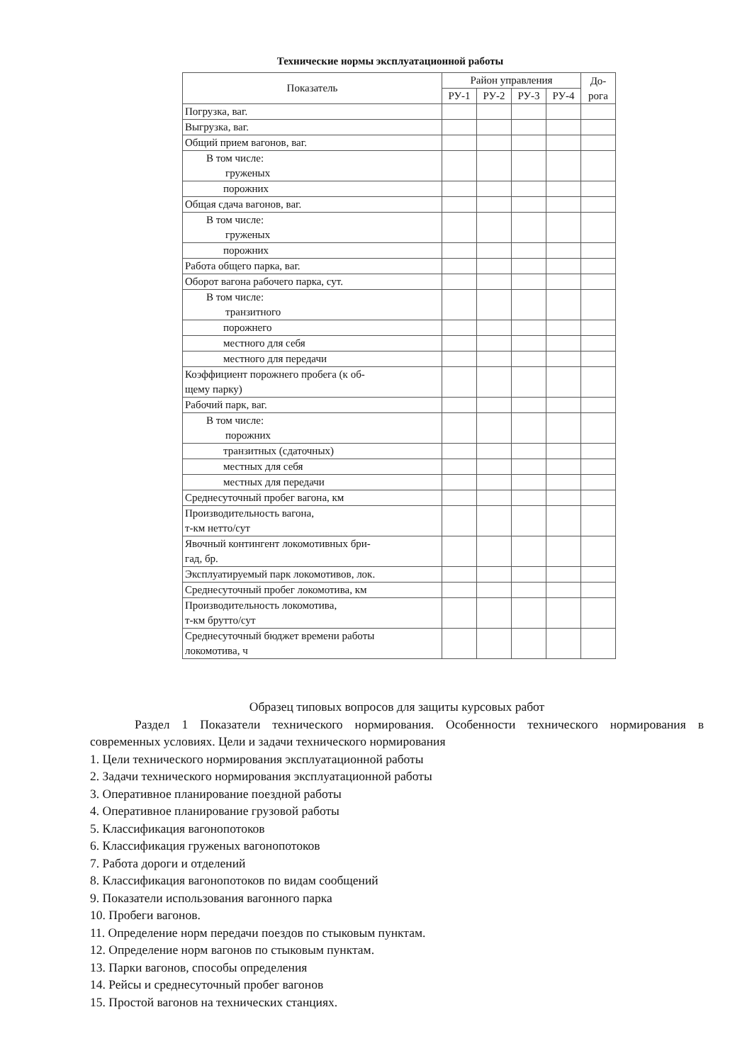Технические нормы эксплуатационной работы
| Показатель | Район управления | | | | До- рога |
| --- | --- | --- | --- | --- | --- |
| | РУ-1 | РУ-2 | РУ-3 | РУ-4 | |
| Погрузка, ваг. | | | | | |
| Выгрузка, ваг. | | | | | |
| Общий прием вагонов, ваг. | | | | | |
| В том числе: груженых | | | | | |
| порожних | | | | | |
| Общая сдача вагонов, ваг. | | | | | |
| В том числе: груженых | | | | | |
| порожних | | | | | |
| Работа общего парка, ваг. | | | | | |
| Оборот вагона рабочего парка, сут. | | | | | |
| В том числе: транзитного | | | | | |
| порожнего | | | | | |
| местного для себя | | | | | |
| местного для передачи | | | | | |
| Коэффициент порожнего пробега (к об- щему парку) | | | | | |
| Рабочий парк, ваг. | | | | | |
| В том числе: порожних | | | | | |
| транзитных (сдаточных) | | | | | |
| местных для себя | | | | | |
| местных для передачи | | | | | |
| Среднесуточный пробег вагона, км | | | | | |
| Производительность вагона, т-км нетто/сут | | | | | |
| Явочный контингент локомотивных бри- гад, бр. | | | | | |
| Эксплуатируемый парк локомотивов, лок. | | | | | |
| Среднесуточный пробег локомотива, км | | | | | |
| Производительность локомотива, т-км брутто/сут | | | | | |
| Среднесуточный бюджет времени работы локомотива, ч | | | | | |
Образец типовых вопросов для защиты курсовых работ
Раздел 1 Показатели технического нормирования. Особенности технического нормирования в современных условиях. Цели и задачи технического нормирования
1. Цели технического нормирования эксплуатационной работы
2. Задачи технического нормирования эксплуатационной работы
3. Оперативное планирование поездной работы
4. Оперативное планирование грузовой работы
5. Классификация вагонопотоков
6. Классификация груженых вагонопотоков
7. Работа дороги и отделений
8. Классификация вагонопотоков по видам сообщений
9. Показатели использования вагонного парка
10. Пробеги вагонов.
11. Определение норм передачи поездов по стыковым пунктам.
12. Определение норм вагонов по стыковым пунктам.
13. Парки вагонов, способы определения
14. Рейсы и среднесуточный пробег вагонов
15. Простой вагонов на технических станциях.